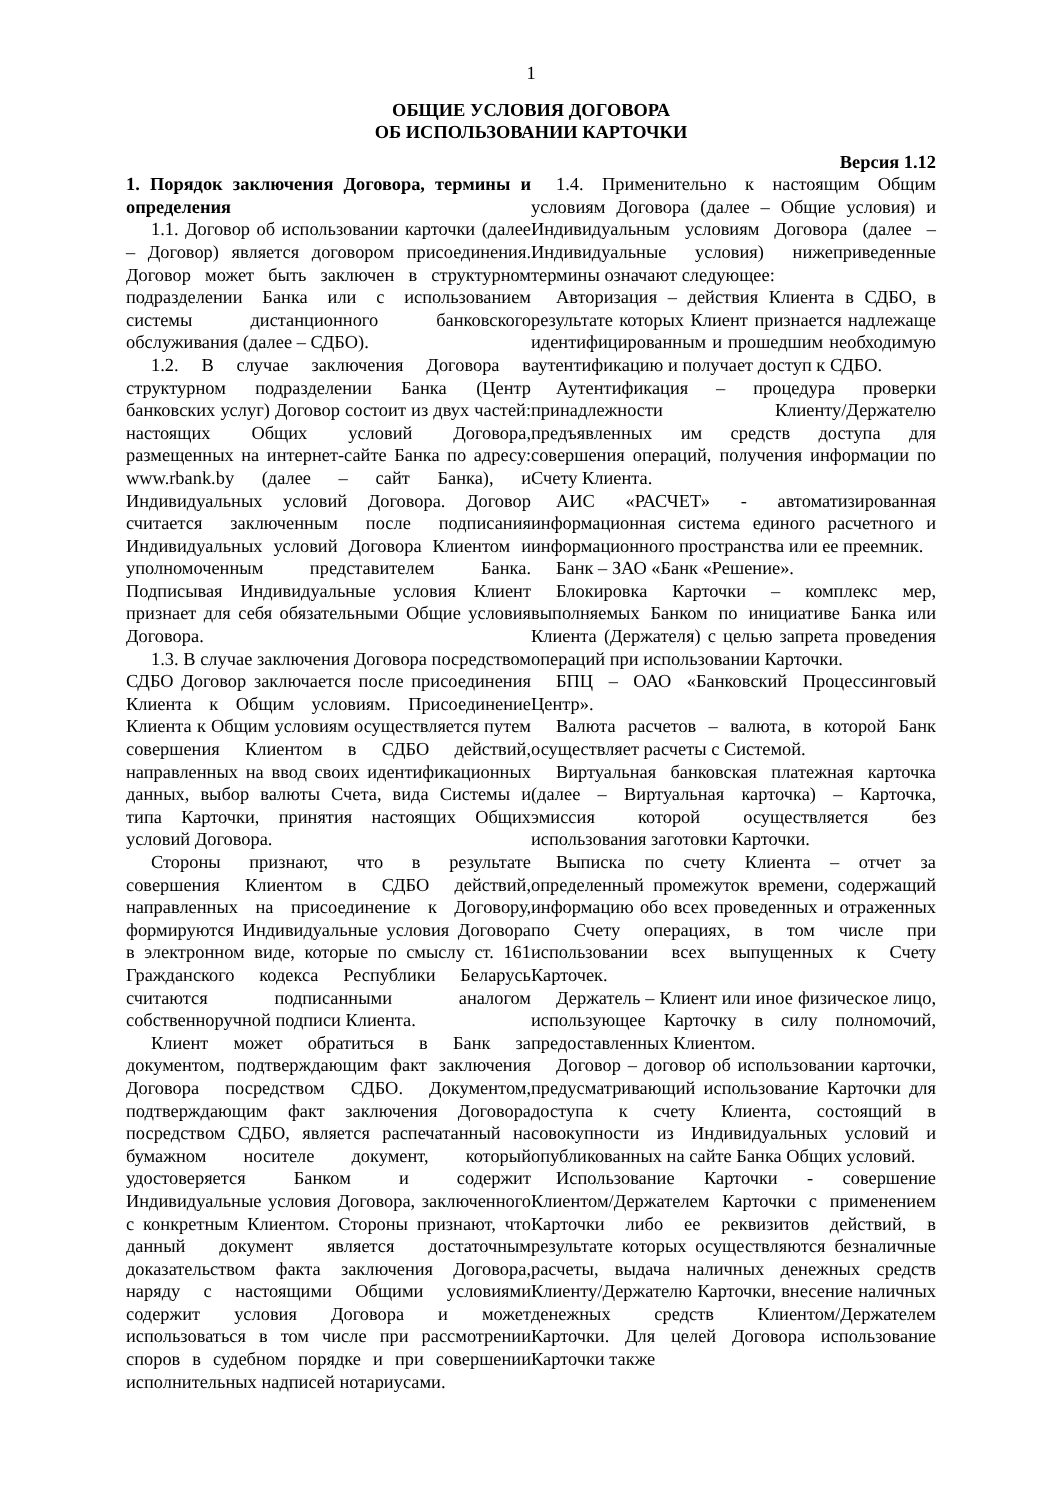1
ОБЩИЕ УСЛОВИЯ ДОГОВОРА
ОБ ИСПОЛЬЗОВАНИИ КАРТОЧКИ
Версия 1.12
1. Порядок заключения Договора, термины и определения
1.1. Договор об использовании карточки (далее – Договор) является договором присоединения. Договор может быть заключен в структурном подразделении Банка или с использованием системы дистанционного банковского обслуживания (далее – СДБО).
1.2. В случае заключения Договора в структурном подразделении Банка (Центр банковских услуг) Договор состоит из двух частей: настоящих Общих условий Договора, размещенных на интернет-сайте Банка по адресу: www.rbank.by (далее – сайт Банка), и Индивидуальных условий Договора. Договор считается заключенным после подписания Индивидуальных условий Договора Клиентом и уполномоченным представителем Банка. Подписывая Индивидуальные условия Клиент признает для себя обязательными Общие условия Договора.
1.3. В случае заключения Договора посредством СДБО Договор заключается после присоединения Клиента к Общим условиям. Присоединение Клиента к Общим условиям осуществляется путем совершения Клиентом в СДБО действий, направленных на ввод своих идентификационных данных, выбор валюты Счета, вида Системы и типа Карточки, принятия настоящих Общих условий Договора.
Стороны признают, что в результате совершения Клиентом в СДБО действий, направленных на присоединение к Договору, формируются Индивидуальные условия Договора в электронном виде, которые по смыслу ст. 161 Гражданского кодекса Республики Беларусь считаются подписанными аналогом собственноручной подписи Клиента.
Клиент может обратиться в Банк за документом, подтверждающим факт заключения Договора посредством СДБО. Документом, подтверждающим факт заключения Договора посредством СДБО, является распечатанный на бумажном носителе документ, который удостоверяется Банком и содержит Индивидуальные условия Договора, заключенного с конкретным Клиентом. Стороны признают, что данный документ является достаточным доказательством факта заключения Договора, наряду с настоящими Общими условиями содержит условия Договора и может использоваться в том числе при рассмотрении споров в судебном порядке и при совершении исполнительных надписей нотариусами.
1.4. Применительно к настоящим Общим условиям Договора (далее – Общие условия) и Индивидуальным условиям Договора (далее – Индивидуальные условия) нижеприведенные термины означают следующее:
Авторизация – действия Клиента в СДБО, в результате которых Клиент признается надлежаще идентифицированным и прошедшим необходимую аутентификацию и получает доступ к СДБО.
Аутентификация – процедура проверки принадлежности Клиенту/Держателю предъявленных им средств доступа для совершения операций, получения информации по Счету Клиента.
АИС «РАСЧЕТ» - автоматизированная информационная система единого расчетного и информационного пространства или ее преемник.
Банк – ЗАО «Банк «Решение».
Блокировка Карточки – комплекс мер, выполняемых Банком по инициативе Банка или Клиента (Держателя) с целью запрета проведения операций при использовании Карточки.
БПЦ – ОАО «Банковский Процессинговый Центр».
Валюта расчетов – валюта, в которой Банк осуществляет расчеты с Системой.
Виртуальная банковская платежная карточка (далее – Виртуальная карточка) – Карточка, эмиссия которой осуществляется без использования заготовки Карточки.
Выписка по счету Клиента – отчет за определенный промежуток времени, содержащий информацию обо всех проведенных и отраженных по Счету операциях, в том числе при использовании всех выпущенных к Счету Карточек.
Держатель – Клиент или иное физическое лицо, использующее Карточку в силу полномочий, предоставленных Клиентом.
Договор – договор об использовании карточки, предусматривающий использование Карточки для доступа к счету Клиента, состоящий в совокупности из Индивидуальных условий и опубликованных на сайте Банка Общих условий.
Использование Карточки - совершение Клиентом/Держателем Карточки с применением Карточки либо ее реквизитов действий, в результате которых осуществляются безналичные расчеты, выдача наличных денежных средств Клиенту/Держателю Карточки, внесение наличных денежных средств Клиентом/Держателем Карточки. Для целей Договора использование Карточки также